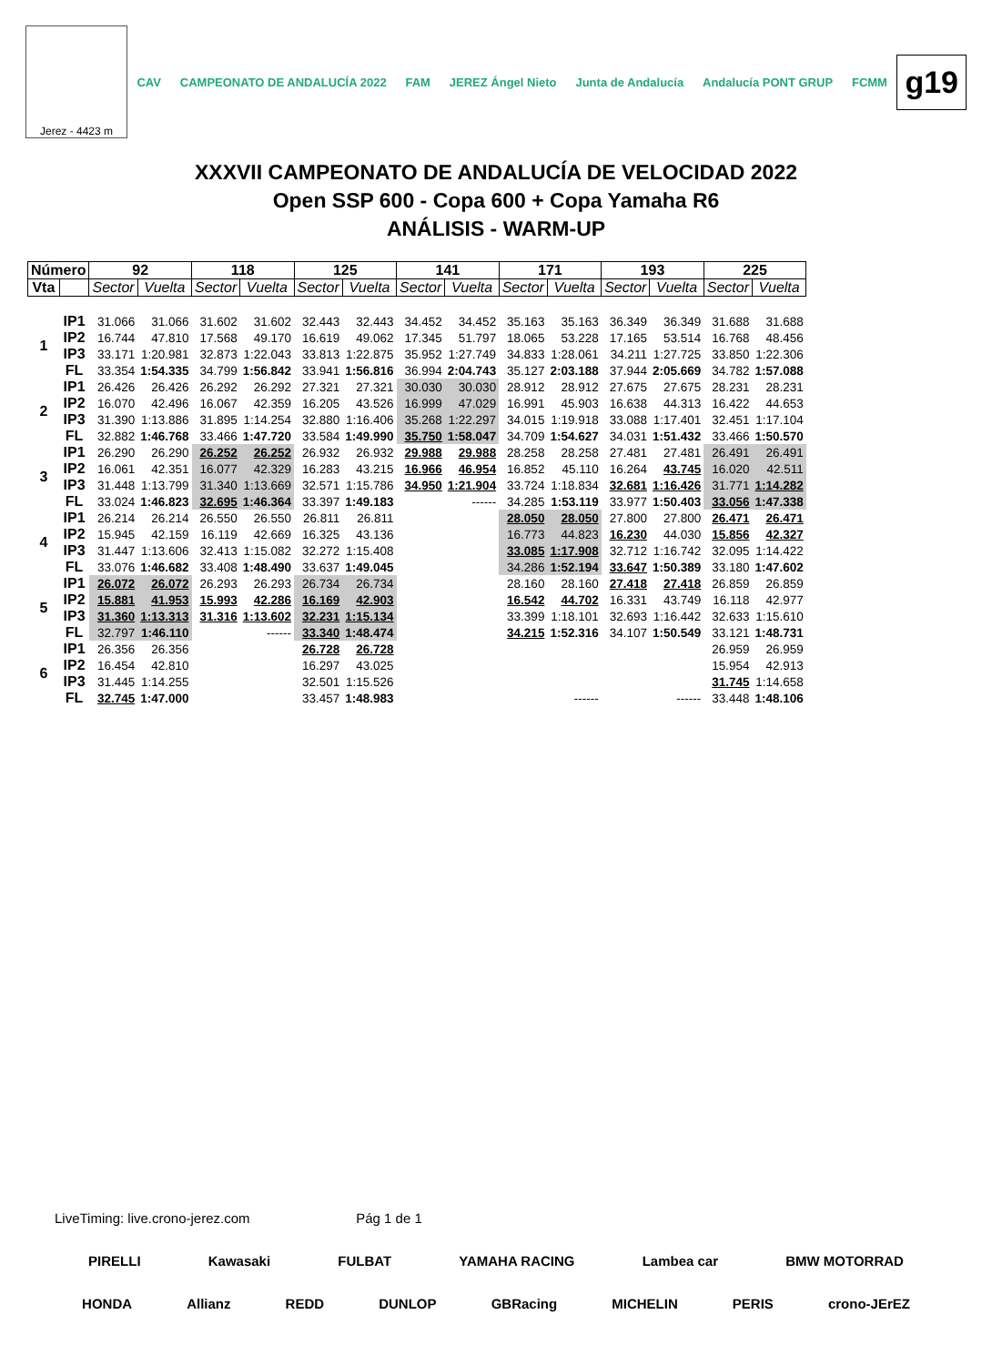Jerez - 4423 m
CAV CAMPEONATO DE ANDALUCÍA 2022 FAM JEREZ Ángel Nieto Junta de Andalucía Andalucía PONT GRUP FCMM
g19
XXXVII CAMPEONATO DE ANDALUCÍA DE VELOCIDAD 2022
Open SSP 600 - Copa 600 + Copa Yamaha R6
ANÁLISIS - WARM-UP
| Número | | 92 | | 118 | | 125 | | 141 | | 171 | | 193 | | 225 | |
| Vta | | Sector | Vuelta | Sector | Vuelta | Sector | Vuelta | Sector | Vuelta | Sector | Vuelta | Sector | Vuelta | Sector | Vuelta |
| 1 | IP1 | 31.066 | 31.066 | 31.602 | 31.602 | 32.443 | 32.443 | 34.452 | 34.452 | 35.163 | 35.163 | 36.349 | 36.349 | 31.688 | 31.688 |
| | IP2 | 16.744 | 47.810 | 17.568 | 49.170 | 16.619 | 49.062 | 17.345 | 51.797 | 18.065 | 53.228 | 17.165 | 53.514 | 16.768 | 48.456 |
| | IP3 | 33.171 | 1:20.981 | 32.873 | 1:22.043 | 33.813 | 1:22.875 | 35.952 | 1:27.749 | 34.833 | 1:28.061 | 34.211 | 1:27.725 | 33.850 | 1:22.306 |
| | FL | 33.354 | 1:54.335 | 34.799 | 1:56.842 | 33.941 | 1:56.816 | 36.994 | 2:04.743 | 35.127 | 2:03.188 | 37.944 | 2:05.669 | 34.782 | 1:57.088 |
| 2 | IP1 | 26.426 | 26.426 | 26.292 | 26.292 | 27.321 | 27.321 | 30.030 | 30.030 | 28.912 | 28.912 | 27.675 | 27.675 | 28.231 | 28.231 |
| | IP2 | 16.070 | 42.496 | 16.067 | 42.359 | 16.205 | 43.526 | 16.999 | 47.029 | 16.991 | 45.903 | 16.638 | 44.313 | 16.422 | 44.653 |
| | IP3 | 31.390 | 1:13.886 | 31.895 | 1:14.254 | 32.880 | 1:16.406 | 35.268 | 1:22.297 | 34.015 | 1:19.918 | 33.088 | 1:17.401 | 32.451 | 1:17.104 |
| | FL | 32.882 | 1:46.768 | 33.466 | 1:47.720 | 33.584 | 1:49.990 | 35.750 | 1:58.047 | 34.709 | 1:54.627 | 34.031 | 1:51.432 | 33.466 | 1:50.570 |
| 3 | IP1 | 26.290 | 26.290 | 26.252 | 26.252 | 26.932 | 26.932 | 29.988 | 29.988 | 28.258 | 28.258 | 27.481 | 27.481 | 26.491 | 26.491 |
| | IP2 | 16.061 | 42.351 | 16.077 | 42.329 | 16.283 | 43.215 | 16.966 | 46.954 | 16.852 | 45.110 | 16.264 | 43.745 | 16.020 | 42.511 |
| | IP3 | 31.448 | 1:13.799 | 31.340 | 1:13.669 | 32.571 | 1:15.786 | 34.950 | 1:21.904 | 33.724 | 1:18.834 | 32.681 | 1:16.426 | 31.771 | 1:14.282 |
| | FL | 33.024 | 1:46.823 | 32.695 | 1:46.364 | 33.397 | 1:49.183 | | ------ | 34.285 | 1:53.119 | 33.977 | 1:50.403 | 33.056 | 1:47.338 |
| 4 | IP1 | 26.214 | 26.214 | 26.550 | 26.550 | 26.811 | 26.811 | | | 28.050 | 28.050 | 27.800 | 27.800 | 26.471 | 26.471 |
| | IP2 | 15.945 | 42.159 | 16.119 | 42.669 | 16.325 | 43.136 | | | 16.773 | 44.823 | 16.230 | 44.030 | 15.856 | 42.327 |
| | IP3 | 31.447 | 1:13.606 | 32.413 | 1:15.082 | 32.272 | 1:15.408 | | | 33.085 | 1:17.908 | 32.712 | 1:16.742 | 32.095 | 1:14.422 |
| | FL | 33.076 | 1:46.682 | 33.408 | 1:48.490 | 33.637 | 1:49.045 | | | 34.286 | 1:52.194 | 33.647 | 1:50.389 | 33.180 | 1:47.602 |
| 5 | IP1 | 26.072 | 26.072 | 26.293 | 26.293 | 26.734 | 26.734 | | | 28.160 | 28.160 | 27.418 | 27.418 | 26.859 | 26.859 |
| | IP2 | 15.881 | 41.953 | 15.993 | 42.286 | 16.169 | 42.903 | | | 16.542 | 44.702 | 16.331 | 43.749 | 16.118 | 42.977 |
| | IP3 | 31.360 | 1:13.313 | 31.316 | 1:13.602 | 32.231 | 1:15.134 | | | 33.399 | 1:18.101 | 32.693 | 1:16.442 | 32.633 | 1:15.610 |
| | FL | 32.797 | 1:46.110 | | ------ | 33.340 | 1:48.474 | | | 34.215 | 1:52.316 | 34.107 | 1:50.549 | 33.121 | 1:48.731 |
| 6 | IP1 | 26.356 | 26.356 | | | 26.728 | 26.728 | | | | | | | 26.959 | 26.959 |
| | IP2 | 16.454 | 42.810 | | | 16.297 | 43.025 | | | | | | | 15.954 | 42.913 |
| | IP3 | 31.445 | 1:14.255 | | | 32.501 | 1:15.526 | | | | | | | 31.745 | 1:14.658 |
| | FL | 32.745 | 1:47.000 | | | 33.457 | 1:48.983 | | | | ------ | | ------ | 33.448 | 1:48.106 |
LiveTiming: live.crono-jerez.com Pág 1 de 1
PIRELLI Kawasaki FULBAT YAMAHA RACING Lambea car BMW MOTORRAD
HONDA Allianz REDD DUNLOP GBRacing MICHELIN PERIS crono-JErEZ